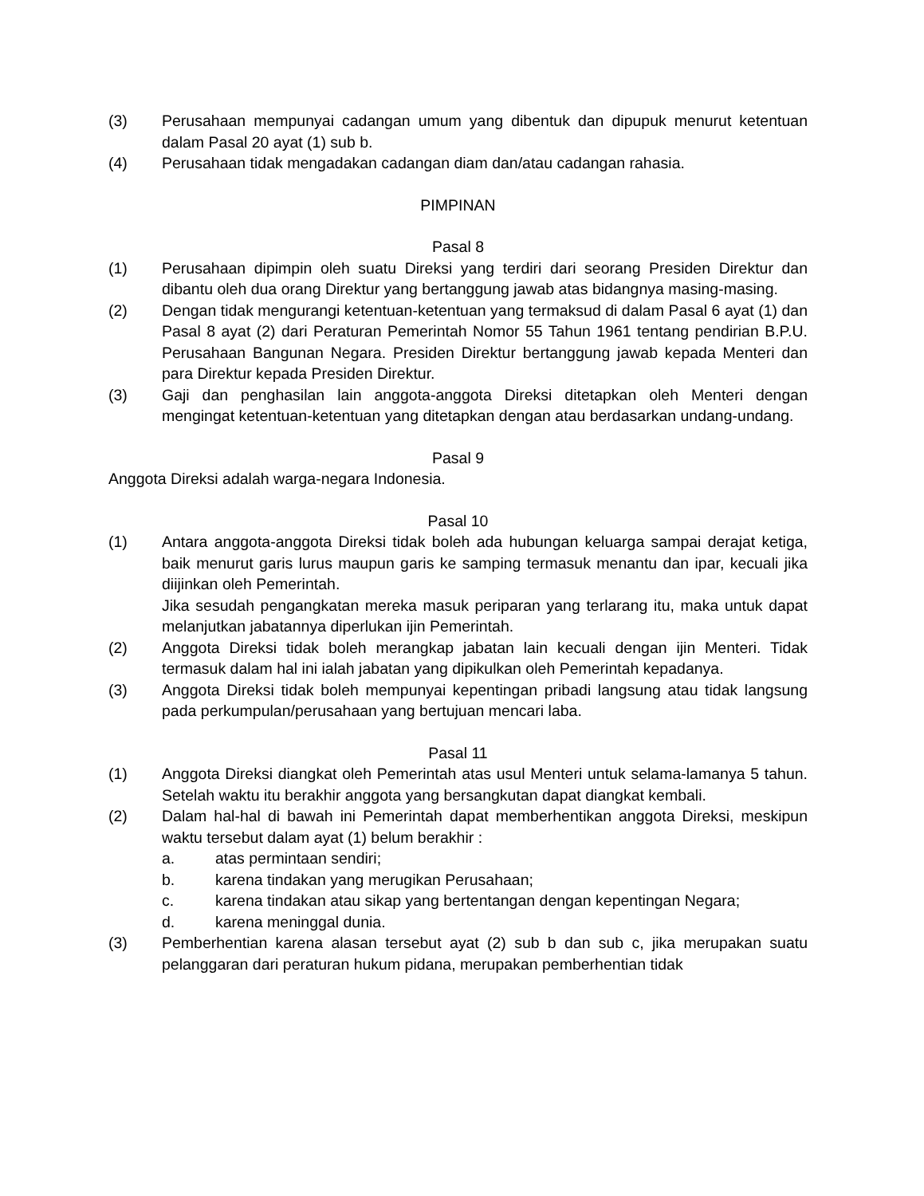(3) Perusahaan mempunyai cadangan umum yang dibentuk dan dipupuk menurut ketentuan dalam Pasal 20 ayat (1) sub b.
(4) Perusahaan tidak mengadakan cadangan diam dan/atau cadangan rahasia.
PIMPINAN
Pasal 8
(1) Perusahaan dipimpin oleh suatu Direksi yang terdiri dari seorang Presiden Direktur dan dibantu oleh dua orang Direktur yang bertanggung jawab atas bidangnya masing-masing.
(2) Dengan tidak mengurangi ketentuan-ketentuan yang termaksud di dalam Pasal 6 ayat (1) dan Pasal 8 ayat (2) dari Peraturan Pemerintah Nomor 55 Tahun 1961 tentang pendirian B.P.U. Perusahaan Bangunan Negara. Presiden Direktur bertanggung jawab kepada Menteri dan para Direktur kepada Presiden Direktur.
(3) Gaji dan penghasilan lain anggota-anggota Direksi ditetapkan oleh Menteri dengan mengingat ketentuan-ketentuan yang ditetapkan dengan atau berdasarkan undang-undang.
Pasal 9
Anggota Direksi adalah warga-negara Indonesia.
Pasal 10
(1) Antara anggota-anggota Direksi tidak boleh ada hubungan keluarga sampai derajat ketiga, baik menurut garis lurus maupun garis ke samping termasuk menantu dan ipar, kecuali jika diijinkan oleh Pemerintah.
Jika sesudah pengangkatan mereka masuk periparan yang terlarang itu, maka untuk dapat melanjutkan jabatannya diperlukan ijin Pemerintah.
(2) Anggota Direksi tidak boleh merangkap jabatan lain kecuali dengan ijin Menteri. Tidak termasuk dalam hal ini ialah jabatan yang dipikulkan oleh Pemerintah kepadanya.
(3) Anggota Direksi tidak boleh mempunyai kepentingan pribadi langsung atau tidak langsung pada perkumpulan/perusahaan yang bertujuan mencari laba.
Pasal 11
(1) Anggota Direksi diangkat oleh Pemerintah atas usul Menteri untuk selama-lamanya 5 tahun. Setelah waktu itu berakhir anggota yang bersangkutan dapat diangkat kembali.
(2) Dalam hal-hal di bawah ini Pemerintah dapat memberhentikan anggota Direksi, meskipun waktu tersebut dalam ayat (1) belum berakhir :
a. atas permintaan sendiri;
b. karena tindakan yang merugikan Perusahaan;
c. karena tindakan atau sikap yang bertentangan dengan kepentingan Negara;
d. karena meninggal dunia.
(3) Pemberhentian karena alasan tersebut ayat (2) sub b dan sub c, jika merupakan suatu pelanggaran dari peraturan hukum pidana, merupakan pemberhentian tidak